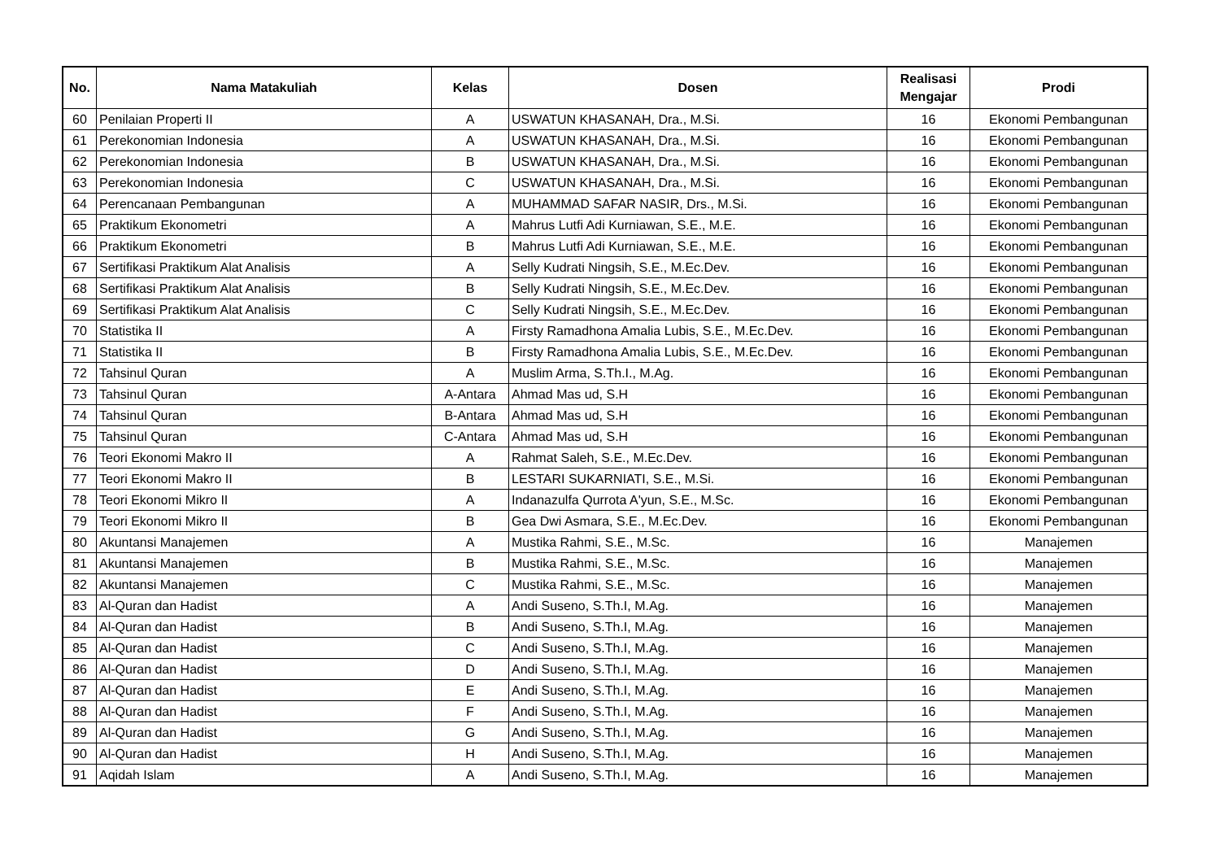| No. | Nama Matakuliah | Kelas | Dosen | Realisasi Mengajar | Prodi |
| --- | --- | --- | --- | --- | --- |
| 60 | Penilaian Properti II | A | USWATUN KHASANAH, Dra., M.Si. | 16 | Ekonomi Pembangunan |
| 61 | Perekonomian Indonesia | A | USWATUN KHASANAH, Dra., M.Si. | 16 | Ekonomi Pembangunan |
| 62 | Perekonomian Indonesia | B | USWATUN KHASANAH, Dra., M.Si. | 16 | Ekonomi Pembangunan |
| 63 | Perekonomian Indonesia | C | USWATUN KHASANAH, Dra., M.Si. | 16 | Ekonomi Pembangunan |
| 64 | Perencanaan Pembangunan | A | MUHAMMAD SAFAR NASIR, Drs., M.Si. | 16 | Ekonomi Pembangunan |
| 65 | Praktikum Ekonometri | A | Mahrus Lutfi Adi Kurniawan, S.E., M.E. | 16 | Ekonomi Pembangunan |
| 66 | Praktikum Ekonometri | B | Mahrus Lutfi Adi Kurniawan, S.E., M.E. | 16 | Ekonomi Pembangunan |
| 67 | Sertifikasi Praktikum Alat Analisis | A | Selly Kudrati Ningsih, S.E., M.Ec.Dev. | 16 | Ekonomi Pembangunan |
| 68 | Sertifikasi Praktikum Alat Analisis | B | Selly Kudrati Ningsih, S.E., M.Ec.Dev. | 16 | Ekonomi Pembangunan |
| 69 | Sertifikasi Praktikum Alat Analisis | C | Selly Kudrati Ningsih, S.E., M.Ec.Dev. | 16 | Ekonomi Pembangunan |
| 70 | Statistika II | A | Firsty Ramadhona Amalia Lubis, S.E., M.Ec.Dev. | 16 | Ekonomi Pembangunan |
| 71 | Statistika II | B | Firsty Ramadhona Amalia Lubis, S.E., M.Ec.Dev. | 16 | Ekonomi Pembangunan |
| 72 | Tahsinul Quran | A | Muslim Arma, S.Th.I., M.Ag. | 16 | Ekonomi Pembangunan |
| 73 | Tahsinul Quran | A-Antara | Ahmad Mas ud, S.H | 16 | Ekonomi Pembangunan |
| 74 | Tahsinul Quran | B-Antara | Ahmad Mas ud, S.H | 16 | Ekonomi Pembangunan |
| 75 | Tahsinul Quran | C-Antara | Ahmad Mas ud, S.H | 16 | Ekonomi Pembangunan |
| 76 | Teori Ekonomi Makro II | A | Rahmat Saleh, S.E., M.Ec.Dev. | 16 | Ekonomi Pembangunan |
| 77 | Teori Ekonomi Makro II | B | LESTARI SUKARNIATI, S.E., M.Si. | 16 | Ekonomi Pembangunan |
| 78 | Teori Ekonomi Mikro II | A | Indanazulfa Qurrota A'yun, S.E., M.Sc. | 16 | Ekonomi Pembangunan |
| 79 | Teori Ekonomi Mikro II | B | Gea Dwi Asmara, S.E., M.Ec.Dev. | 16 | Ekonomi Pembangunan |
| 80 | Akuntansi Manajemen | A | Mustika Rahmi, S.E., M.Sc. | 16 | Manajemen |
| 81 | Akuntansi Manajemen | B | Mustika Rahmi, S.E., M.Sc. | 16 | Manajemen |
| 82 | Akuntansi Manajemen | C | Mustika Rahmi, S.E., M.Sc. | 16 | Manajemen |
| 83 | Al-Quran dan Hadist | A | Andi Suseno, S.Th.I, M.Ag. | 16 | Manajemen |
| 84 | Al-Quran dan Hadist | B | Andi Suseno, S.Th.I, M.Ag. | 16 | Manajemen |
| 85 | Al-Quran dan Hadist | C | Andi Suseno, S.Th.I, M.Ag. | 16 | Manajemen |
| 86 | Al-Quran dan Hadist | D | Andi Suseno, S.Th.I, M.Ag. | 16 | Manajemen |
| 87 | Al-Quran dan Hadist | E | Andi Suseno, S.Th.I, M.Ag. | 16 | Manajemen |
| 88 | Al-Quran dan Hadist | F | Andi Suseno, S.Th.I, M.Ag. | 16 | Manajemen |
| 89 | Al-Quran dan Hadist | G | Andi Suseno, S.Th.I, M.Ag. | 16 | Manajemen |
| 90 | Al-Quran dan Hadist | H | Andi Suseno, S.Th.I, M.Ag. | 16 | Manajemen |
| 91 | Aqidah Islam | A | Andi Suseno, S.Th.I, M.Ag. | 16 | Manajemen |